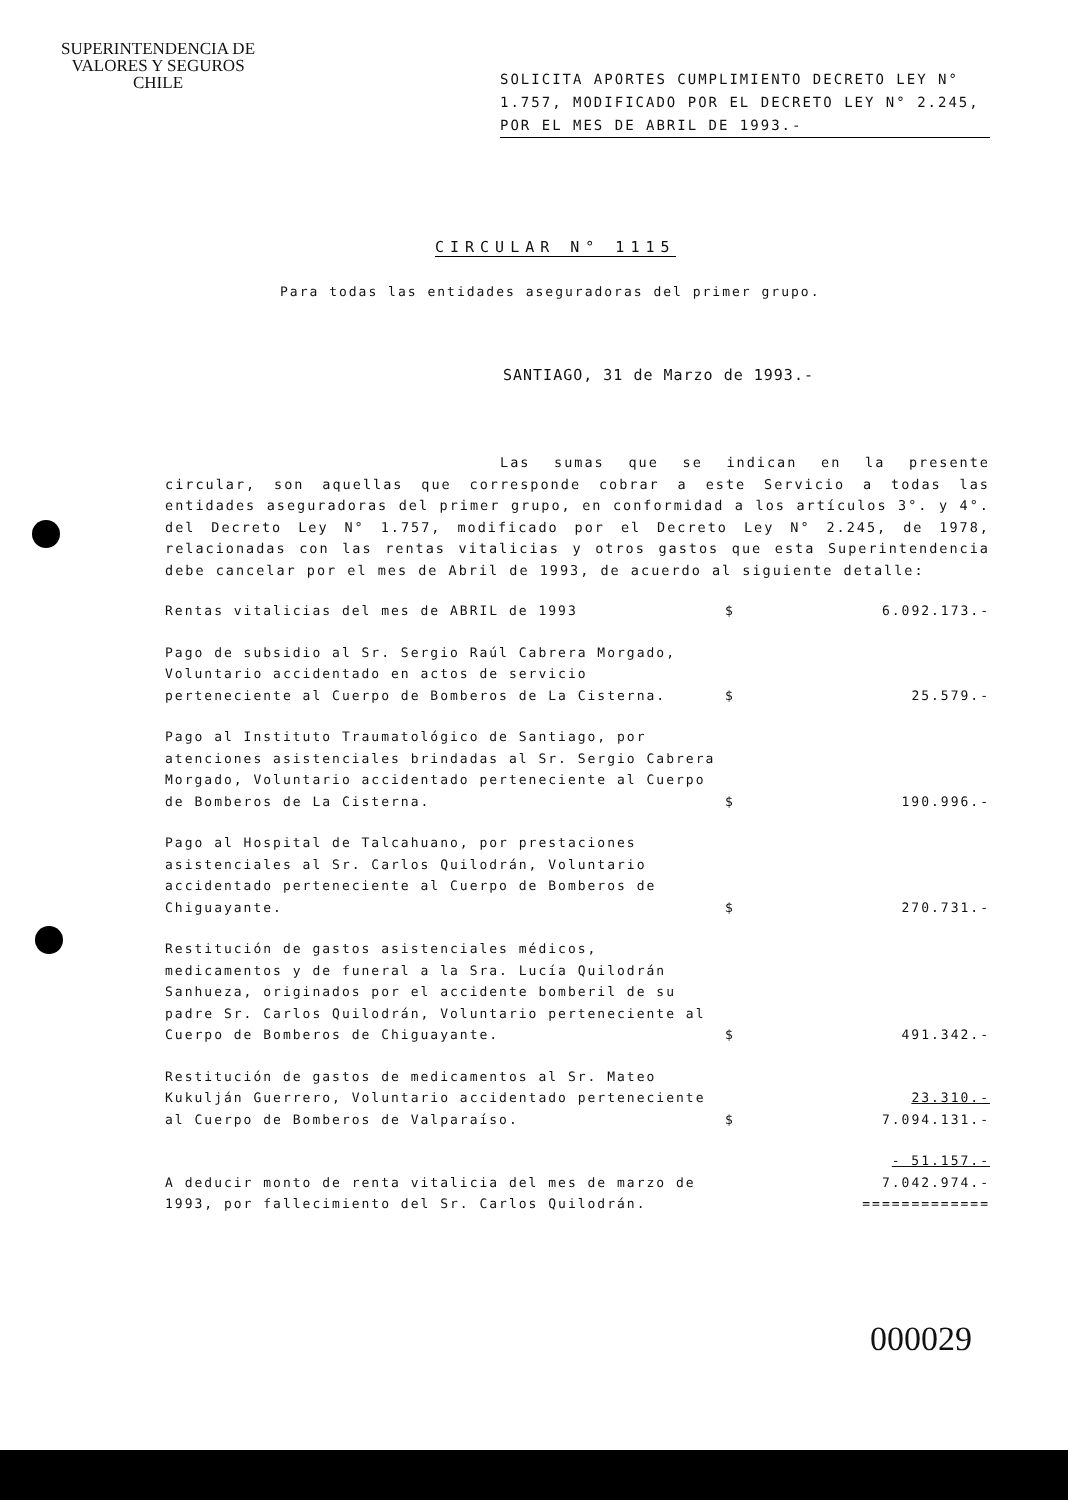SUPERINTENDENCIA DE
VALORES Y SEGUROS
CHILE
SOLICITA APORTES CUMPLIMIENTO DECRETO LEY N° 1.757, MODIFICADO POR EL DECRETO LEY N° 2.245, POR EL MES DE ABRIL DE 1993.-
CIRCULAR N° 1115
Para todas las entidades aseguradoras del primer grupo.
SANTIAGO, 31 de Marzo de 1993.-
Las sumas que se indican en la presente circular, son aquellas que corresponde cobrar a este Servicio a todas las entidades aseguradoras del primer grupo, en conformidad a los artículos 3°. y 4°. del Decreto Ley N° 1.757, modificado por el Decreto Ley N° 2.245, de 1978, relacionadas con las rentas vitalicias y otros gastos que esta Superintendencia debe cancelar por el mes de Abril de 1993, de acuerdo al siguiente detalle:
| Rentas vitalicias del mes de ABRIL de 1993 | $ | 6.092.173.- |
| Pago de subsidio al Sr. Sergio Raúl Cabrera Morgado, Voluntario accidentado en actos de servicio perteneciente al Cuerpo de Bomberos de La Cisterna. | $ | 25.579.- |
| Pago al Instituto Traumatológico de Santiago, por atenciones asistenciales brindadas al Sr. Sergio Cabrera Morgado, Voluntario accidentado perteneciente al Cuerpo de Bomberos de La Cisterna. | $ | 190.996.- |
| Pago al Hospital de Talcahuano, por prestaciones asistenciales al Sr. Carlos Quilodrán, Voluntario accidentado perteneciente al Cuerpo de Bomberos de Chiguayante. | $ | 270.731.- |
| Restitución de gastos asistenciales médicos, medicamentos y de funeral a la Sra. Lucía Quilodrán Sanhueza, originados por el accidente bomberil de su padre Sr. Carlos Quilodrán, Voluntario perteneciente al Cuerpo de Bomberos de Chiguayante. | $ | 491.342.- |
| Restitución de gastos de medicamentos al Sr. Mateo Kukulján Guerrero, Voluntario accidentado perteneciente al Cuerpo de Bomberos de Valparaíso. | $ | 23.310.- 7.094.131.- |
| A deducir monto de renta vitalicia del mes de marzo de 1993, por fallecimiento del Sr. Carlos Quilodrán. | | - 51.157.- 7.042.974.- ============= |
000029